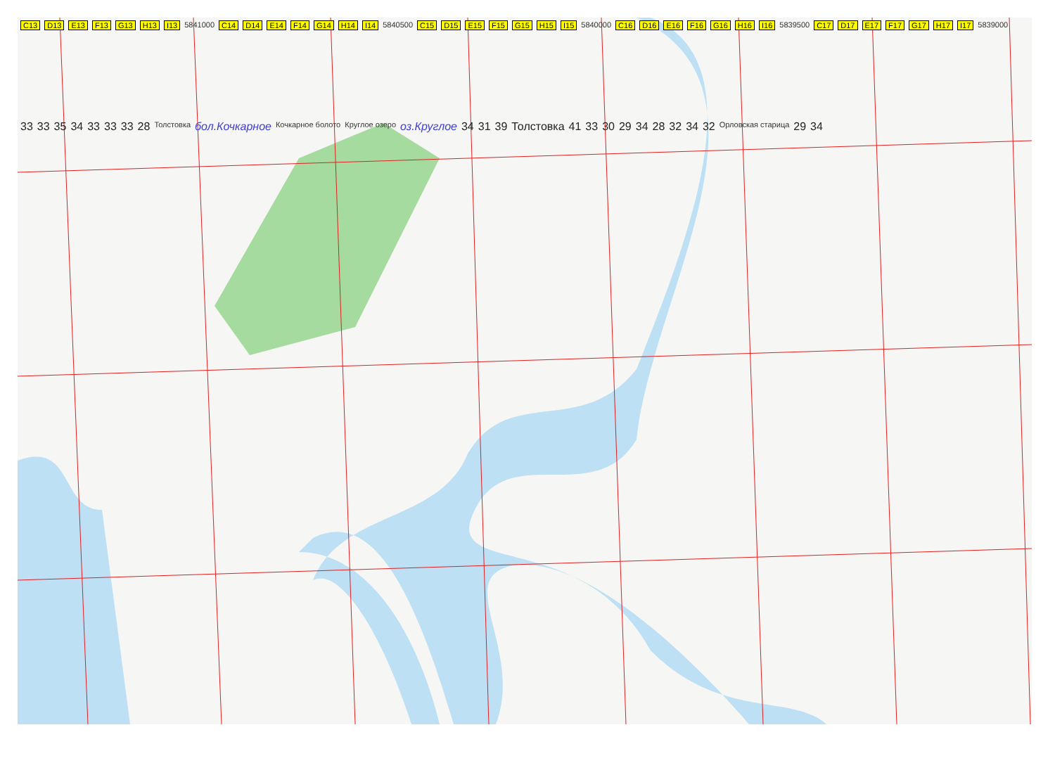C13 D13 E13 F13 G13 H13 I13 5841000 C14 D14 E14 F14 G14 H14 I14 5840500 C15 D15 E15 F15 G15 H15 I15 5840000 C16 D16 E16 F16 G16 H16 I16 5839500 C17 D17 E17 F17 G17 H17 I17 5839000
33 33 35 34 33 33 33 28 Толстовка бол.Кочкарное Кочкарное болото Круглое озеро оз.Круглое 34 31 39 Толстовка 41 33 30 29 34 28 32 34 32 Орловская старица 29 34